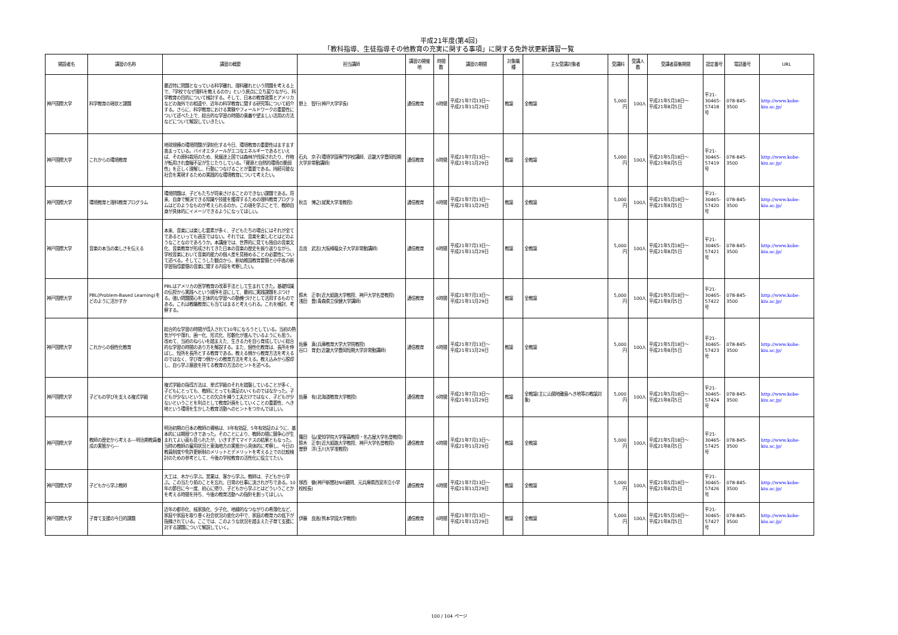平成21年度(第4回)
「教科指導、生徒指導その他教育の充実に関する事項」に関する免許状更新講習一覧
| 開設者名 | 講習の名称 | 講習の概要 | 担当講師 | 講習の開催地 | 時間数 | 講習の期間 | 対象職種 | 主な受講対象者 | 受講料 | 受講人数 | 受講者募集期間 | 認定番号 | 電話番号 | URL |
| --- | --- | --- | --- | --- | --- | --- | --- | --- | --- | --- | --- | --- | --- | --- |
| 神戸国際大学 | 科学教育の現状と課題 | 最近特に問題となっている科学離れ、理科離れという問題を考える上で、「学校でなぜ理科を教えるのか」という原点に立ち戻りながら、科学教育の目的について検討する。そして、日本の教育政策とアメリカなどの海外での相違や、近年の科学教育に関する研究等について紹介する。さらに、科学教育における実験やフィールドワークの重要性について述べた上で、総合的な学習の時間の意義や望ましい活用の方法などについて解説していきたい。 | 野上 智行(神戸大学学長) | 通信教育 | 6時間 | 平成21年7月13日～ 平成21年11月29日 | 教諭 | 全教諭 | 5,000円 | 100人 | 平成21年5月18日～ 平成21年8月5日 | 平21- 30465- 57418号 | 078-845-3500 | http://www.kobe-kiu.ac.jp/ |
| 神戸国際大学 | これからの環境教育 | 地球規模の環境問題が深刻化する今日、環境教育の重要性はますます高まっている。バイオエタノールがエコなエネルギーであるといえば、その原料栽培のため、発展途上国では森林が伐採されたり、作物が転用され食糧不足が生じたりしている。「資源と自然的環境の脆弱性」を正しく理解し、行動につなげることが重要である。持続可能な社会を実現するための実践的な環境教育について考えたい。 | 石丸 京子(環境学園専門学校講師、近畿大学豊岡短期大学非常勤講師) | 通信教育 | 6時間 | 平成21年7月13日～ 平成21年11月29日 | 教諭 | 全教諭 | 5,000円 | 100人 | 平成21年5月18日～ 平成21年8月5日 | 平21- 30465- 57419号 | 078-845-3500 | http://www.kobe-kiu.ac.jp/ |
| 神戸国際大学 | 環境教育と理科教育プログラム | 環境問題は、子どもたちが将来さけることのできない課題である。将来、自身で解決できる知識や技能を獲得するための理科教育プログラムはどのようなものが考えられるのか。この項を学ぶことで、教師自身が具体的にイメージできるようになってほしい。 | 秋吉 博之(就実大学准教授) | 通信教育 | 6時間 | 平成21年7月13日～ 平成21年11月29日 | 教諭 | 全教諭 | 5,000円 | 100人 | 平成21年5月18日～ 平成21年8月5日 | 平21- 30465- 57420号 | 078-845-3500 | http://www.kobe-kiu.ac.jp/ |
| 神戸国際大学 | 音楽の本当の楽しさを伝える | 本来、音楽には楽しむ要素が多く、子どもたちの場合にはそれが全てであるといっても過言ではない。それでは、音楽を楽しむとはどのようなことなのであろうか。本講座では、世界的に見ても独自の音楽文化、音楽教育が形成されてきた日本の音楽の歴史を振り返りながら、学校音楽において音楽的能力の個人差を見極めることの必要性について述べる。そしてこうした観点から、新幼稚園教育要領と小中高の新学習指導要領の音楽に関する内容を考察したい。 | 吉良 武志(大阪樟蔭女子大学非常勤講師) | 通信教育 | 6時間 | 平成21年7月13日～ 平成21年11月29日 | 教諭 | 全教諭 | 5,000円 | 100人 | 平成21年5月18日～ 平成21年8月5日 | 平21- 30465- 57421号 | 078-845-3500 | http://www.kobe-kiu.ac.jp/ |
| 神戸国際大学 | PBL(Problem-Based Learning)をどのように活かすか | PBLはアメリカの医学教育の改革手法として生まれてきた。基礎知識の伝授から実践へという順序を逆にして、最初に実践課題をぶつける。強い問題関心を主体的な学習への動機づけとして活用するものである。これは教職教育にも当てはまると考えられる。これを検討、考察する。 | 鈴木 正幸(近大姫路大学教授、神戸大学名誉教授) 浅田 豊(青森県立保健大学講師) | 通信教育 | 6時間 | 平成21年7月13日～ 平成21年11月29日 | 教諭 | 全教諭 | 5,000円 | 100人 | 平成21年5月18日～ 平成21年8月5日 | 平21- 30465- 57422号 | 078-845-3500 | http://www.kobe-kiu.ac.jp/ |
| 神戸国際大学 | これからの個性化教育 | 総合的な学習の時間が導入されて10年になろうとしている。当初の熱気がやや薄れ、画一化、形式化、形骸化が進んでいるようにも思う。改めて、当初のねらいを踏まえた、生きる力を自ら育成していく総合的な学習の時間のあり方を解説する。また、個性化教育は、長所を伸ばし、短所を長所とする教育である。教える側から教育方法を考えるのではなく、学び育つ側からの教育方法を考える。教え込みから脱却し、自ら学ぶ意欲を持てる教育の方法のヒントを述べる。 | 佐藤 真(兵庫教育大学大学院教授) 谷口 育史(近畿大学豊岡短期大学非常勤講師) | 通信教育 | 6時間 | 平成21年7月13日～ 平成21年11月29日 | 教諭 | 全教諭 | 5,000円 | 100人 | 平成21年5月18日～ 平成21年8月5日 | 平21- 30465- 57423号 | 078-845-3500 | http://www.kobe-kiu.ac.jp/ |
| 神戸国際大学 | 子どもの学びを支える複式学級 | 複式学級の指導方法は、単式学級のそれを踏襲していることが多く、子どもにとっても、教師にとっても満足のいくものではなかった。子どもが少ないということの欠点を補う工夫だけではなく、子どもが少ないということを利点として教育計画をしていくことの重要性、へき地という環境を生かした教育活動へのヒントをつかんでほしい。 | 佐藤 有(北海道教育大学教授) | 通信教育 | 6時間 | 平成21年7月13日～ 平成21年11月29日 | 教諭 | 全教諭(主に山間地離島へき地等の教諭対象) | 5,000円 | 100人 | 平成21年5月18日～ 平成21年8月5日 | 平21- 30465- 57424号 | 078-845-3500 | http://www.kobe-kiu.ac.jp/ |
| 神戸国際大学 | 教師の歴史から考える―明治期教員養成の実態から― | 明治初期の日本の教師の資格は、3年有効証、5年有効証のように、基本的には期限つきであった。そのことにより、教師の間に競争心が生まれてよい面も見られたが、いきすぎてマイナスの結果ともなった。当時の教師の雇用状況と東海地方の実態から具体的に考察し、今日の教員制度や免許更新制のメリットとデメリットを考える上での比較検討のための参考として、今後の学校教育の活性化に役立てたい。 | 篠田 弘(愛知学院大学客員教授・名古屋大学名誉教授) 鈴木 正幸(近大姫路大学教授、神戸大学名誉教授) 曽野 洋(玉川大学准教授) | 通信教育 | 6時間 | 平成21年7月13日～ 平成21年11月29日 | 教諭 | 全教諭 | 5,000円 | 100人 | 平成21年5月18日～ 平成21年8月5日 | 平21- 30465- 57425号 | 078-845-3500 | http://www.kobe-kiu.ac.jp/ |
| 神戸国際大学 | 子どもから学ぶ教師 | 大工は、木から学ぶ。営業は、客から学ぶ。教師は、子どもから学ぶ。この当たり前のことを忘れ、日常の仕事に流されがちである。10年の節目に今一度、初心に帰り、子どもから学ぶとはどういうことかを考える時間を持ち、今後の教育活動への指針を創ってほしい。 | 塚西 徹(神戸新聞社NIE顧問、元兵庫県西宮市立小学校校長) | 通信教育 | 6時間 | 平成21年7月13日～ 平成21年11月29日 | 教諭 | 全教諭 | 5,000円 | 100人 | 平成21年5月18日～ 平成21年8月5日 | 平21- 30465- 57426号 | 078-845-3500 | http://www.kobe-kiu.ac.jp/ |
| 神戸国際大学 | 子育て支援の今日的課題 | 近年の都市化、核家族化、少子化、地縁的なつながりの希薄化など、家庭や家庭を取り巻く社会状況の変化の中で、家庭の教育力の低下が指摘されている。ここでは、このような状況を踏まえた子育て支援に対する課題について解説していく。 | 伊藤 良高(熊本学園大学教授) | 通信教育 | 6時間 | 平成21年7月13日～ 平成21年11月29日 | 教諭 | 全教諭 | 5,000円 | 100人 | 平成21年5月18日～ 平成21年8月5日 | 平21- 30465- 57427号 | 078-845-3500 | http://www.kobe-kiu.ac.jp/ |
100 / 104 ページ